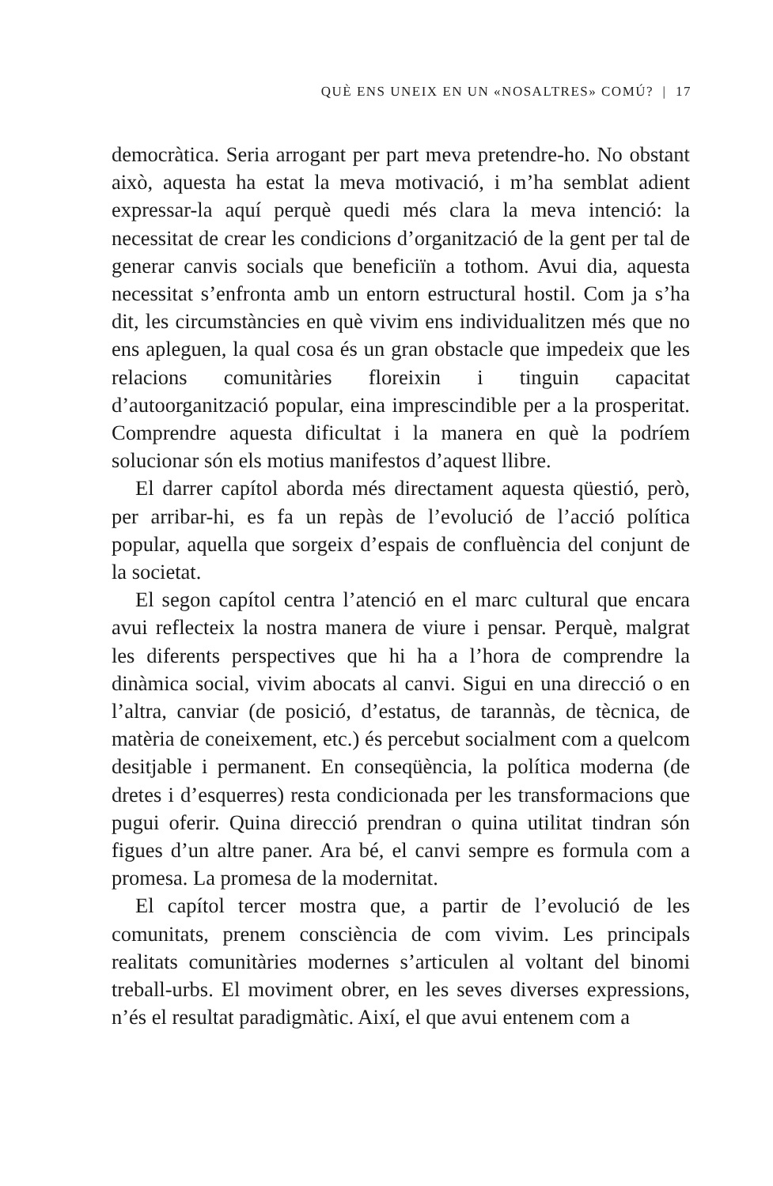QUÈ ENS UNEIX EN UN «NOSALTRES» COMÚ? | 17
democràtica. Seria arrogant per part meva pretendre-ho. No obstant això, aquesta ha estat la meva motivació, i m’ha semblat adient expressar-la aquí perquè quedi més clara la meva intenció: la necessitat de crear les condicions d’organització de la gent per tal de generar canvis socials que beneficiïn a tothom. Avui dia, aquesta necessitat s’enfronta amb un entorn estructural hostil. Com ja s’ha dit, les circumstàncies en què vivim ens individualitzen més que no ens apleguen, la qual cosa és un gran obstacle que impedeix que les relacions comunitàries floreixin i tinguin capacitat d’autoorganització popular, eina imprescindible per a la prosperitat. Comprendre aquesta dificultat i la manera en què la podríem solucionar són els motius manifestos d’aquest llibre.
El darrer capítol aborda més directament aquesta qüestió, però, per arribar-hi, es fa un repàs de l’evolució de l’acció política popular, aquella que sorgeix d’espais de confluència del conjunt de la societat.
El segon capítol centra l’atenció en el marc cultural que encara avui reflecteix la nostra manera de viure i pensar. Perquè, malgrat les diferents perspectives que hi ha a l’hora de comprendre la dinàmica social, vivim abocats al canvi. Sigui en una direcció o en l’altra, canviar (de posició, d’estatus, de tarannàs, de tècnica, de matèria de coneixement, etc.) és percebut socialment com a quelcom desitjable i permanent. En conseqüència, la política moderna (de dretes i d’esquerres) resta condicionada per les transformacions que pugui oferir. Quina direcció prendran o quina utilitat tindran són figues d’un altre paner. Ara bé, el canvi sempre es formula com a promesa. La promesa de la modernitat.
El capítol tercer mostra que, a partir de l’evolució de les comunitats, prenem consciència de com vivim. Les principals realitats comunitàries modernes s’articulen al voltant del binomi treball-urbs. El moviment obrer, en les seves diverses expressions, n’és el resultat paradigmàtic. Així, el que avui entenem com a